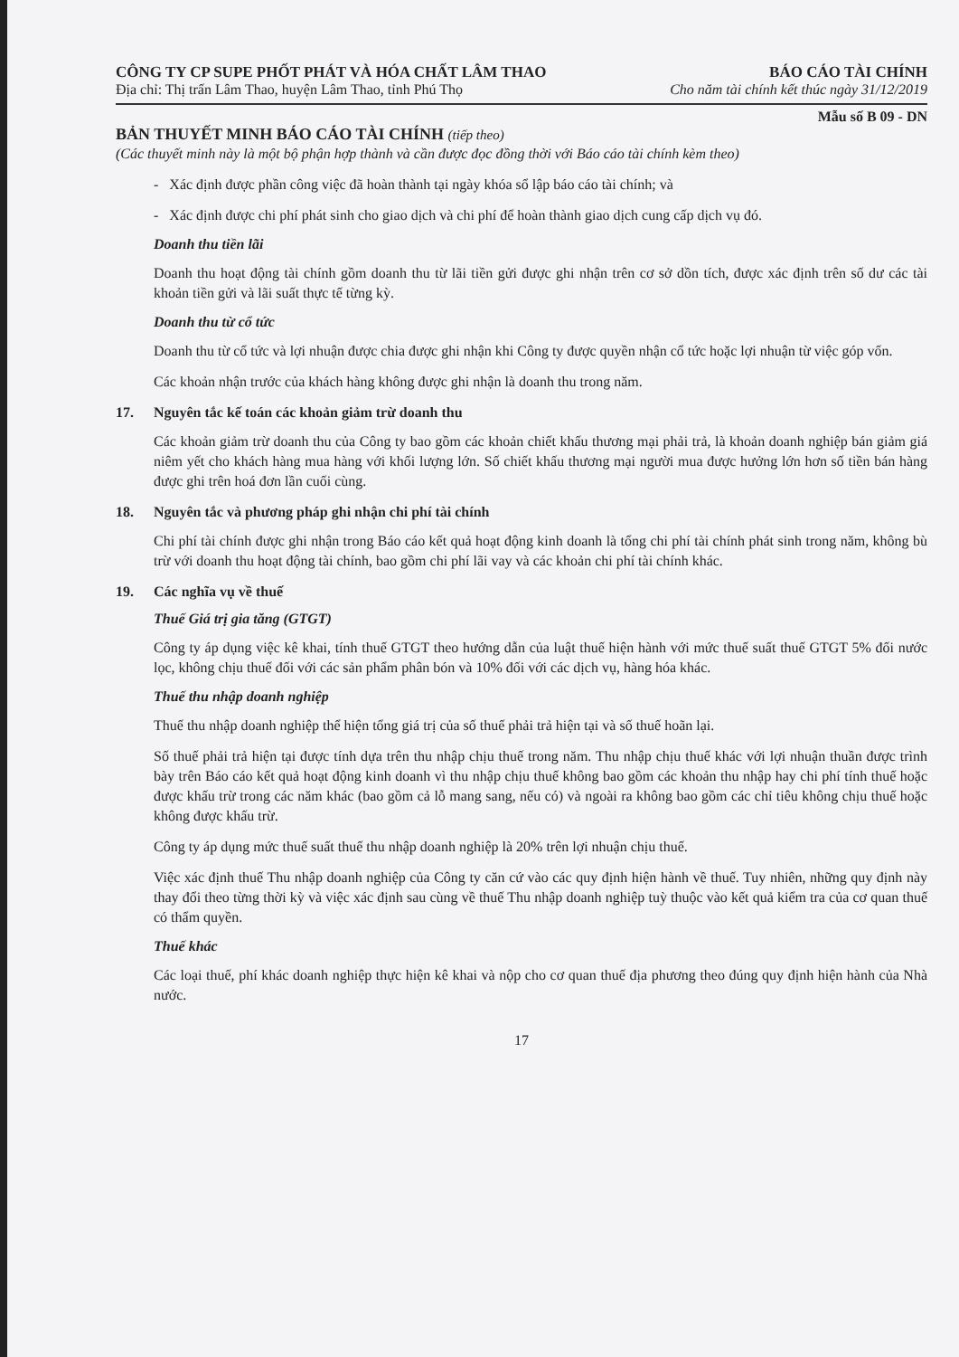CÔNG TY CP SUPE PHỐT PHÁT VÀ HÓA CHẤT LÂM THAO BÁO CÁO TÀI CHÍNH
Địa chỉ: Thị trấn Lâm Thao, huyện Lâm Thao, tỉnh Phú Thọ Cho năm tài chính kết thúc ngày 31/12/2019
Mẫu số B 09 - DN
BẢN THUYẾT MINH BÁO CÁO TÀI CHÍNH (tiếp theo)
(Các thuyết minh này là một bộ phận hợp thành và cần được đọc đồng thời với Báo cáo tài chính kèm theo)
- Xác định được phần công việc đã hoàn thành tại ngày khóa sổ lập báo cáo tài chính; và
- Xác định được chi phí phát sinh cho giao dịch và chi phí để hoàn thành giao dịch cung cấp dịch vụ đó.
Doanh thu tiền lãi
Doanh thu hoạt động tài chính gồm doanh thu từ lãi tiền gửi được ghi nhận trên cơ sở dồn tích, được xác định trên số dư các tài khoản tiền gửi và lãi suất thực tế từng kỳ.
Doanh thu từ cổ tức
Doanh thu từ cổ tức và lợi nhuận được chia được ghi nhận khi Công ty được quyền nhận cổ tức hoặc lợi nhuận từ việc góp vốn.
Các khoản nhận trước của khách hàng không được ghi nhận là doanh thu trong năm.
17. Nguyên tắc kế toán các khoản giảm trừ doanh thu
Các khoản giảm trừ doanh thu của Công ty bao gồm các khoản chiết khấu thương mại phải trả, là khoản doanh nghiệp bán giảm giá niêm yết cho khách hàng mua hàng với khối lượng lớn. Số chiết khấu thương mại người mua được hưởng lớn hơn số tiền bán hàng được ghi trên hoá đơn lần cuối cùng.
18. Nguyên tắc và phương pháp ghi nhận chi phí tài chính
Chi phí tài chính được ghi nhận trong Báo cáo kết quả hoạt động kinh doanh là tổng chi phí tài chính phát sinh trong năm, không bù trừ với doanh thu hoạt động tài chính, bao gồm chi phí lãi vay và các khoản chi phí tài chính khác.
19. Các nghĩa vụ về thuế
Thuế Giá trị gia tăng (GTGT)
Công ty áp dụng việc kê khai, tính thuế GTGT theo hướng dẫn của luật thuế hiện hành với mức thuế suất thuế GTGT 5% đối nước lọc, không chịu thuế đối với các sản phẩm phân bón và 10% đối với các dịch vụ, hàng hóa khác.
Thuế thu nhập doanh nghiệp
Thuế thu nhập doanh nghiệp thể hiện tổng giá trị của số thuế phải trả hiện tại và số thuế hoãn lại.
Số thuế phải trả hiện tại được tính dựa trên thu nhập chịu thuế trong năm. Thu nhập chịu thuế khác với lợi nhuận thuần được trình bày trên Báo cáo kết quả hoạt động kinh doanh vì thu nhập chịu thuế không bao gồm các khoản thu nhập hay chi phí tính thuế hoặc được khấu trừ trong các năm khác (bao gồm cả lỗ mang sang, nếu có) và ngoài ra không bao gồm các chỉ tiêu không chịu thuế hoặc không được khấu trừ.
Công ty áp dụng mức thuế suất thuế thu nhập doanh nghiệp là 20% trên lợi nhuận chịu thuế.
Việc xác định thuế Thu nhập doanh nghiệp của Công ty căn cứ vào các quy định hiện hành về thuế. Tuy nhiên, những quy định này thay đổi theo từng thời kỳ và việc xác định sau cùng về thuế Thu nhập doanh nghiệp tuỳ thuộc vào kết quả kiểm tra của cơ quan thuế có thẩm quyền.
Thuế khác
Các loại thuế, phí khác doanh nghiệp thực hiện kê khai và nộp cho cơ quan thuế địa phương theo đúng quy định hiện hành của Nhà nước.
17